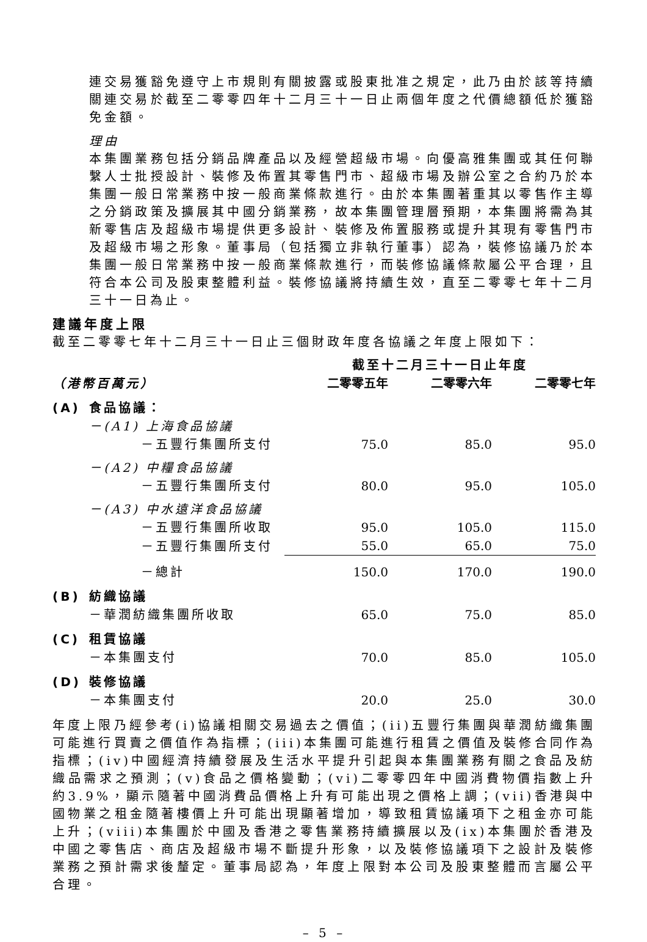連交易獲豁免遵守上市規則有關披露或股東批准之規定，此乃由於該等持續關連交易於截至二零零四年十二月三十一日止兩個年度之代價總額低於獲豁免金額。
理由
本集團業務包括分銷品牌產品以及經營超級市場。向優高雅集團或其任何聯繫人士批授設計、裝修及佈置其零售門市、超級市場及辦公室之合約乃於本集團一般日常業務中按一般商業條款進行。由於本集團著重其以零售作主導之分銷政策及擴展其中國分銷業務，故本集團管理層預期，本集團將需為其新零售店及超級市場提供更多設計、裝修及佈置服務或提升其現有零售門市及超級市場之形象。董事局（包括獨立非執行董事）認為，裝修協議乃於本集團一般日常業務中按一般商業條款進行，而裝修協議條款屬公平合理，且符合本公司及股東整體利益。裝修協議將持續生效，直至二零零七年十二月三十一日為止。
建議年度上限
截至二零零七年十二月三十一日止三個財政年度各協議之年度上限如下：
| | | 截至十二月三十一日止年度 | | |
| --- | --- | --- | --- | --- |
| （港幣百萬元） | | 二零零五年 | 二零零六年 | 二零零七年 |
| (A) | 食品協議： | | | |
| | －(A1) 上海食品協議 | | | |
| | －五豐行集團所支付 | 75.0 | 85.0 | 95.0 |
| | －(A2) 中糧食品協議 | | | |
| | －五豐行集團所支付 | 80.0 | 95.0 | 105.0 |
| | －(A3) 中水遠洋食品協議 | | | |
| | －五豐行集團所收取 | 95.0 | 105.0 | 115.0 |
| | －五豐行集團所支付 | 55.0 | 65.0 | 75.0 |
| | －總計 | 150.0 | 170.0 | 190.0 |
| (B) | 紡織協議 | | | |
| | －華潤紡織集團所收取 | 65.0 | 75.0 | 85.0 |
| (C) | 租賃協議 | | | |
| | －本集團支付 | 70.0 | 85.0 | 105.0 |
| (D) | 裝修協議 | | | |
| | －本集團支付 | 20.0 | 25.0 | 30.0 |
年度上限乃經參考(i)協議相關交易過去之價值；(ii)五豐行集團與華潤紡織集團可能進行買賣之價值作為指標；(iii)本集團可能進行租賃之價值及裝修合同作為指標；(iv)中國經濟持續發展及生活水平提升引起與本集團業務有關之食品及紡織品需求之預測；(v)食品之價格變動；(vi)二零零四年中國消費物價指數上升約3.9%，顯示隨著中國消費品價格上升有可能出現之價格上調；(vii)香港與中國物業之租金隨著樓價上升可能出現顯著增加，導致租賃協議項下之租金亦可能上升；(viii)本集團於中國及香港之零售業務持續擴展以及(ix)本集團於香港及中國之零售店、商店及超級市場不斷提升形象，以及裝修協議項下之設計及裝修業務之預計需求後釐定。董事局認為，年度上限對本公司及股東整體而言屬公平合理。
– 5 –